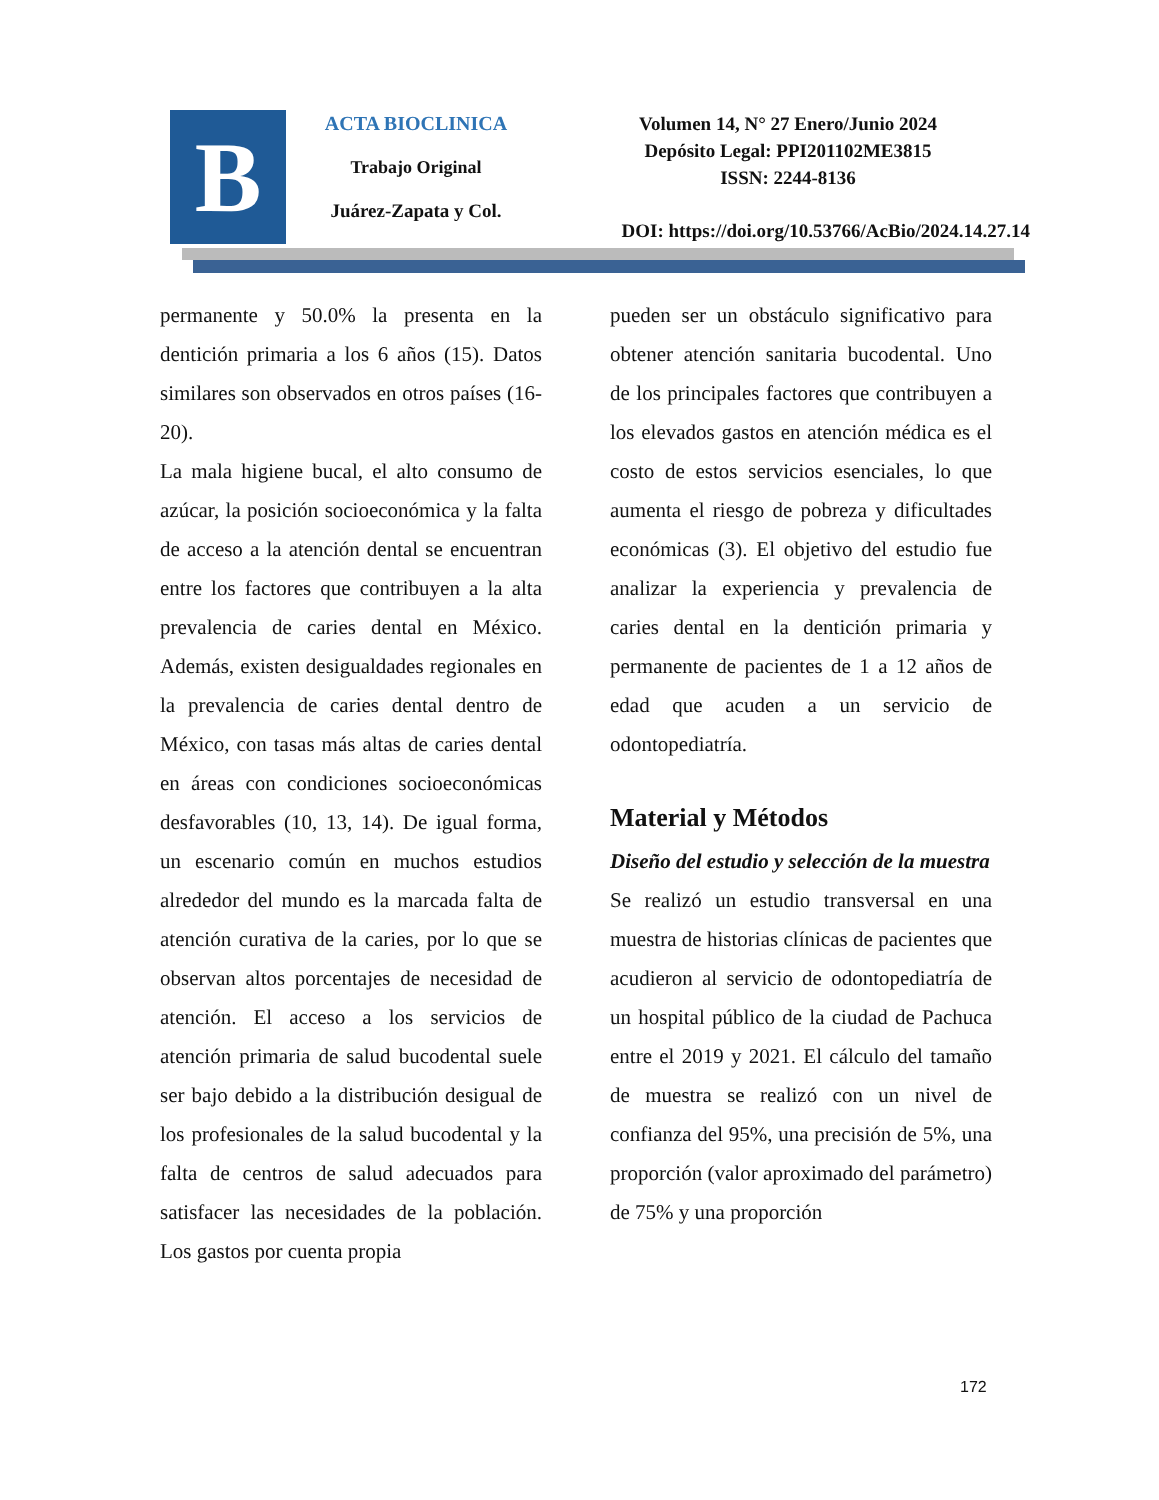B
ACTA BIOCLINICA
Trabajo Original
Juárez-Zapata y Col.
Volumen 14, N° 27 Enero/Junio 2024
Depósito Legal: PPI201102ME3815
ISSN: 2244-8136
DOI: https://doi.org/10.53766/AcBio/2024.14.27.14
permanente y 50.0% la presenta en la dentición primaria a los 6 años (15). Datos similares son observados en otros países (16-20).
La mala higiene bucal, el alto consumo de azúcar, la posición socioeconómica y la falta de acceso a la atención dental se encuentran entre los factores que contribuyen a la alta prevalencia de caries dental en México. Además, existen desigualdades regionales en la prevalencia de caries dental dentro de México, con tasas más altas de caries dental en áreas con condiciones socioeconómicas desfavorables (10, 13, 14). De igual forma, un escenario común en muchos estudios alrededor del mundo es la marcada falta de atención curativa de la caries, por lo que se observan altos porcentajes de necesidad de atención. El acceso a los servicios de atención primaria de salud bucodental suele ser bajo debido a la distribución desigual de los profesionales de la salud bucodental y la falta de centros de salud adecuados para satisfacer las necesidades de la población. Los gastos por cuenta propia
pueden ser un obstáculo significativo para obtener atención sanitaria bucodental. Uno de los principales factores que contribuyen a los elevados gastos en atención médica es el costo de estos servicios esenciales, lo que aumenta el riesgo de pobreza y dificultades económicas (3). El objetivo del estudio fue analizar la experiencia y prevalencia de caries dental en la dentición primaria y permanente de pacientes de 1 a 12 años de edad que acuden a un servicio de odontopediatría.
Material y Métodos
Diseño del estudio y selección de la muestra
Se realizó un estudio transversal en una muestra de historias clínicas de pacientes que acudieron al servicio de odontopediatría de un hospital público de la ciudad de Pachuca entre el 2019 y 2021. El cálculo del tamaño de muestra se realizó con un nivel de confianza del 95%, una precisión de 5%, una proporción (valor aproximado del parámetro) de 75% y una proporción
172